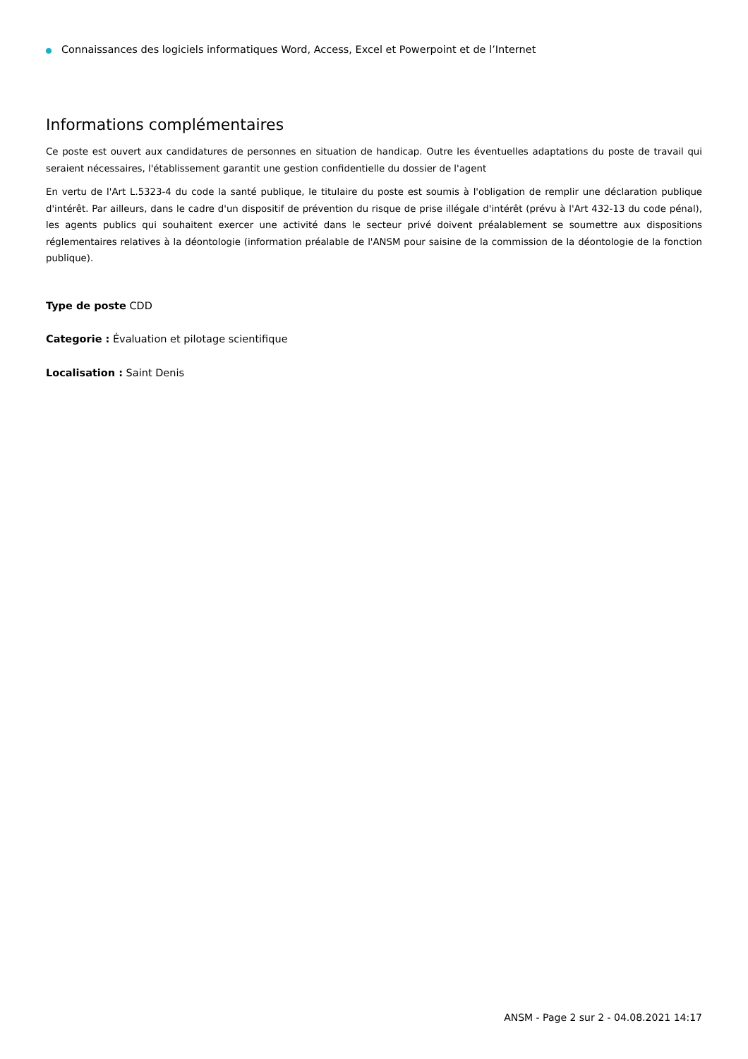Connaissances des logiciels informatiques Word, Access, Excel et Powerpoint et de l’Internet
Informations complémentaires
Ce poste est ouvert aux candidatures de personnes en situation de handicap. Outre les éventuelles adaptations du poste de travail qui seraient nécessaires, l'établissement garantit une gestion confidentielle du dossier de l'agent
En vertu de l'Art L.5323-4 du code la santé publique, le titulaire du poste est soumis à l'obligation de remplir une déclaration publique d'intérêt. Par ailleurs, dans le cadre d'un dispositif de prévention du risque de prise illégale d'intérêt (prévu à l'Art 432-13 du code pénal), les agents publics qui souhaitent exercer une activité dans le secteur privé doivent préalablement se soumettre aux dispositions réglementaires relatives à la déontologie (information préalable de l'ANSM pour saisine de la commission de la déontologie de la fonction publique).
Type de poste CDD
Categorie : Évaluation et pilotage scientifique
Localisation : Saint Denis
ANSM - Page 2 sur 2 - 04.08.2021 14:17